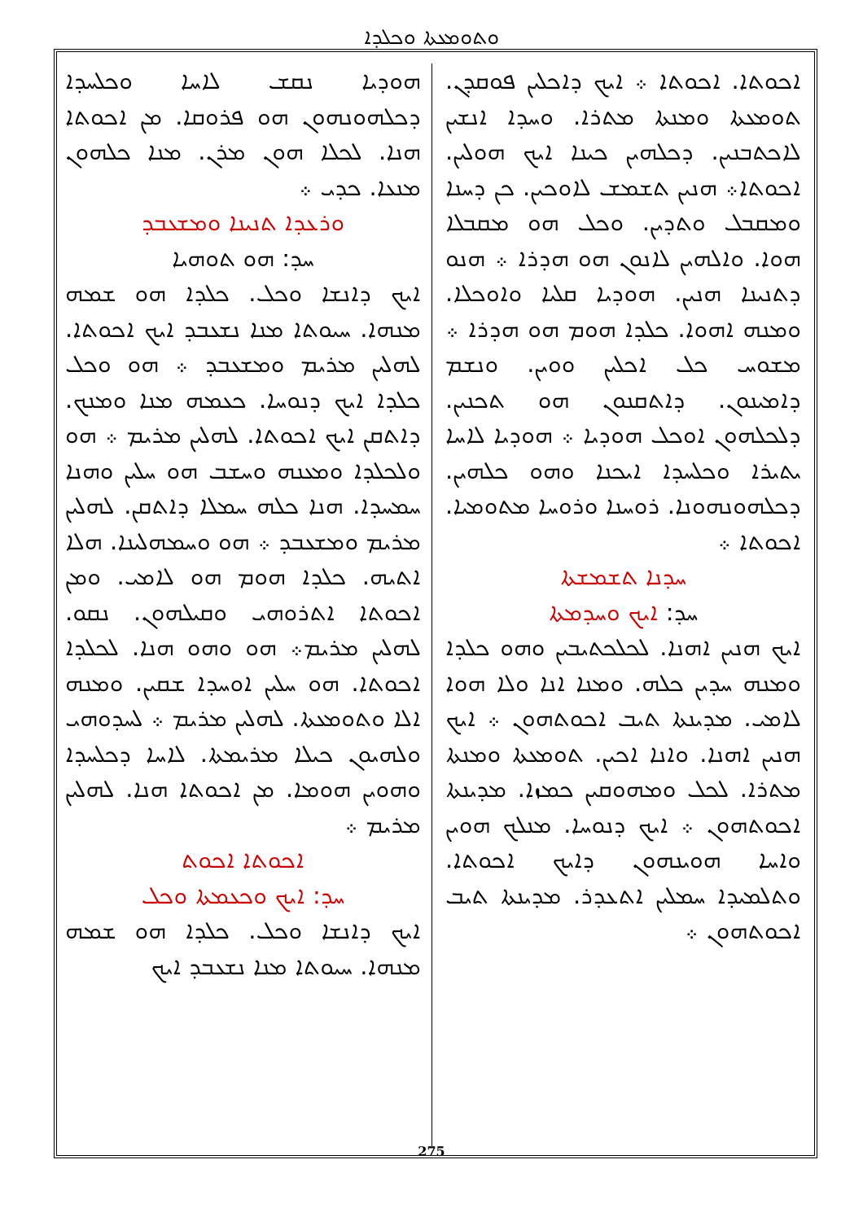ܘܬܘܡܥܬܐ ܘܟܠܕܐ
ܗܘܕܝܐ ܢܩܫ ܠܐܚܐ ܘܟܠܚܕܐ ܕܟܠܗܘܢܗܘܢ ܗܘ ܦܪܘܩܐ. ܡܢ ܐܟܘܬܐ ܗܢܐ. ܠܟܠܐ ܗܘܢ ܡܪܢ. ܡܢܐ ܟܠܗܘܢ ܡܢܥܐ. ܟܕܝ ܀
ܘܪܥܕܐ ܬܢܝܢܐ ܘܡܫܥܒܕ
ܚܕ: ܗܘ ܬܘܗܝܐ
ܐܝܟ ܕܐܢܫܐ ܘܟܠ. ܟܠܕܐ ܗܘ ܫܡܗ ܡܢܗܐ. ܚܝܘܬܐ ܡܢܐ ܢܫܥܒܕ ܐܝܟ ܐܟܘܬܐ. ܠܗܠܝܢ ܡܪܝܡ ܘܡܫܥܒܕ ܀ ܗܘ ܘܟܠ ܟܠܕܐ ܐܝܟ ܕܢܘܚܐ. ܟܥܡܗ ܡܢܐ ܘܡܢܟ. ܕܐܬܩܢ ܐܝܟ ܐܟܘܬܐ. ܠܗܠܝܢ ܡܪܝܡ ܀ ܗܘ ܘܠܟܠܕܐ ܘܡܥܢܗ ܘܚܫܒ ܗܘ ܚܠܝܢ ܘܗܢܐ ܚܡܚܕܐ. ܗܢܐ ܟܠܗ ܚܡܠܐ ܕܐܬܩܢ. ܠܗܠܝܢ ܡܪܝܡ ܘܡܫܥܒܕ ܀ ܗܘ ܘܚܡܗܠܝܢܐ. ܗܠܐ ܐܬܝܗ. ܟܠܕܐ ܗܘܡ ܗܘ ܠܐܡܝ. ܘܡܢ ܐܟܘܬܐ ܐܬܪܘܗܝ ܘܩܝܠܗܘܢ. ܢܩܘ. ܠܗܠܝܢ ܡܪܝܡ܀ ܗܘ ܘܗܘ ܗܢܐ. ܠܟܠܕܐ ܐܟܘܬܐ. ܗܘ ܚܠܝܢ ܐܘܚܕܐ ܫܩܝܢ. ܘܡܢܗ ܐܠܐ ܘܬܘܡܥܬܐ. ܠܗܠܝܢ ܡܪܝܡ ܀ ܠܚܕܘܗܝ ܘܠܗܝܘܢ ܟܝܠܐ ܡܪܝܡܬܐ. ܠܐܚܐ ܕܟܠܚܕܐ ܘܗܘܝܢ ܗܘܡܐ. ܡܢ ܐܟܘܬܐ ܗܢܐ. ܠܗܠܝܢ ܡܪܝܡ ܀
ܐܟܘܬܐ ܐܟܘܬ
ܚܕ: ܐܝܟ ܘܟܥܡܬܐ ܘܟܠ
ܐܝܟ ܕܐܢܫܐ ܘܟܠ. ܟܠܕܐ ܗܘ ܫܡܗ ܡܢܗܐ. ܚܝܘܬܐ ܡܢܐ ܢܫܥܒܕ ܐܝܟ
ܐܟܘܬܐ. ܐܟܘܬܐ ܀ ܐܝܟ ܕܐܟܠܝܢ ܦܘܩܕܢ. ܬܘܡܥܬܐ ܘܡܢܬܐ ܡܬܪܐ. ܘܚܕܐ ܐܢܫܝܢ ܠܐܟܬܒܢܝܢ. ܕܟܠܗܝܢ ܟܝܢܐ ܐܝܟ ܗܘܠܝܢ. ܐܟܘܬܐ܀ ܗܢܝܢ ܬܫܡܫ ܠܐܘܟܝܢ. ܟܢ ܕܚܢܐ ܘܡܩܒܠ ܘܬܕܝܢ. ܘܟܠ ܗܘ ܡܩܒܠܐ ܗܘܐ. ܘܐܠܗܝܢ ܠܐܢܘܢ ܗܘ ܗܕܪܐ ܀ ܗܢܘ ܕܬܢܝܢܐ ܗܢܝܢ. ܗܘܕܝܐ ܩܠܝܐ ܘܐܘܟܠܐ. ܘܡܢܗ ܐܗܘܐ. ܟܠܕܐ ܗܘܡ ܗܘ ܗܕܪܐ ܀ ܡܫܘܚ ܟܠ ܐܟܠܝܢ ܘܘܝܢ. ܘܢܫܡ ܕܐܡܝܢܘܢ. ܕܐܬܩܢܘܢ ܗܘ ܬܟܢܝܢ. ܕܠܟܠܗܘܢ ܐܘܟܠ ܗܘܕܝܐ ܀ ܗܘܕܝܐ ܠܐܚܐ ܝܬܝܪܐ ܘܟܠܚܕܐ ܐܝܟܢܐ ܘܗܘ ܟܠܗܝܢ. ܕܟܠܗܘܢܗܘܢܐ. ܪܘܚܢܐ ܘܪܘܚܐ ܡܬܘܡܝܐ. ܐܟܘܬܐ ܀
ܚܕܢܐ ܬܫܡܫܬܐ
ܚܕ: ܐܝܟ ܘܚܕܡܬܐ
ܐܝܟ ܗܢܝܢ ܐܗܢܐ. ܠܟܠܟܬܝܒܝܢ ܘܗܘ ܟܠܕܐ ܘܡܢܗ ܚܕܝܢ ܟܠܗ. ܘܡܢܐ ܐܢܐ ܘܠܐ ܗܘܐ ܠܐܡܝ. ܡܕܝܢܬܐ ܬܝܒ ܐܟܘܬܗܘܢ ܀ ܐܝܟ ܗܢܝܢ ܐܗܢܐ. ܘܐܢܐ ܐܟܝܢ. ܬܘܡܥܬܐ ܘܡܢܬܐ ܡܬܪܐ. ܠܟܠ ܘܡܗܘܩܝܢ ܟܡܙܐ. ܡܕܝܢܬܐ ܐܟܘܬܗܘܢ ܀ ܐܝܟ ܕܢܘܚܐ. ܡܢܠܟ ܗܘܝܢ ܘܐܚܐ ܗܘܝܢܗܘܢ ܕܐܝܟ ܐܟܘܬܐ. ܘܬܠܡܝܕܐ ܚܡܠܝܢ ܐܬܥܕܪ. ܡܕܝܢܬܐ ܬܝܒ ܐܟܘܬܗܘܢ ܀
275